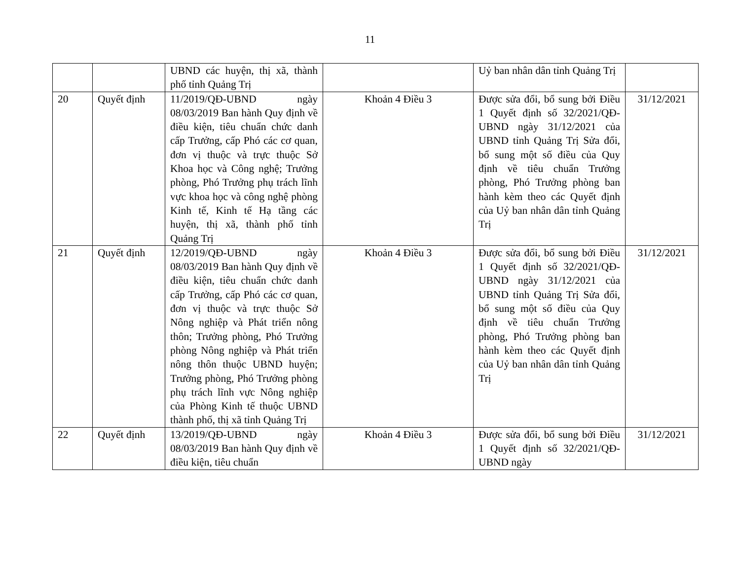11
| | | UBND các huyện, thị xã, thành phố tỉnh Quảng Trị | | Uỷ ban nhân dân tỉnh Quảng Trị | |
| 20 | Quyết định | 11/2019/QĐ-UBND ngày 08/03/2019 Ban hành Quy định về điều kiện, tiêu chuẩn chức danh cấp Trưởng, cấp Phó các cơ quan, đơn vị thuộc và trực thuộc Sở Khoa học và Công nghệ; Trưởng phòng, Phó Trưởng phụ trách lĩnh vực khoa học và công nghệ phòng Kinh tế, Kinh tế Hạ tầng các huyện, thị xã, thành phố tỉnh Quảng Trị | Khoản 4 Điều 3 | Được sửa đổi, bổ sung bởi Điều 1 Quyết định số 32/2021/QĐ-UBND ngày 31/12/2021 của UBND tỉnh Quảng Trị Sửa đổi, bổ sung một số điều của Quy định về tiêu chuẩn Trưởng phòng, Phó Trưởng phòng ban hành kèm theo các Quyết định của Uỷ ban nhân dân tỉnh Quảng Trị | 31/12/2021 |
| 21 | Quyết định | 12/2019/QĐ-UBND ngày 08/03/2019 Ban hành Quy định về điều kiện, tiêu chuẩn chức danh cấp Trưởng, cấp Phó các cơ quan, đơn vị thuộc và trực thuộc Sở Nông nghiệp và Phát triển nông thôn; Trưởng phòng, Phó Trưởng phòng Nông nghiệp và Phát triển nông thôn thuộc UBND huyện; Trưởng phòng, Phó Trưởng phòng phụ trách lĩnh vực Nông nghiệp của Phòng Kinh tế thuộc UBND thành phố, thị xã tỉnh Quảng Trị | Khoản 4 Điều 3 | Được sửa đổi, bổ sung bởi Điều 1 Quyết định số 32/2021/QĐ-UBND ngày 31/12/2021 của UBND tỉnh Quảng Trị Sửa đổi, bổ sung một số điều của Quy định về tiêu chuẩn Trưởng phòng, Phó Trưởng phòng ban hành kèm theo các Quyết định của Uỷ ban nhân dân tỉnh Quảng Trị | 31/12/2021 |
| 22 | Quyết định | 13/2019/QĐ-UBND ngày 08/03/2019 Ban hành Quy định về điều kiện, tiêu chuẩn | Khoản 4 Điều 3 | Được sửa đổi, bổ sung bởi Điều 1 Quyết định số 32/2021/QĐ-UBND ngày | 31/12/2021 |